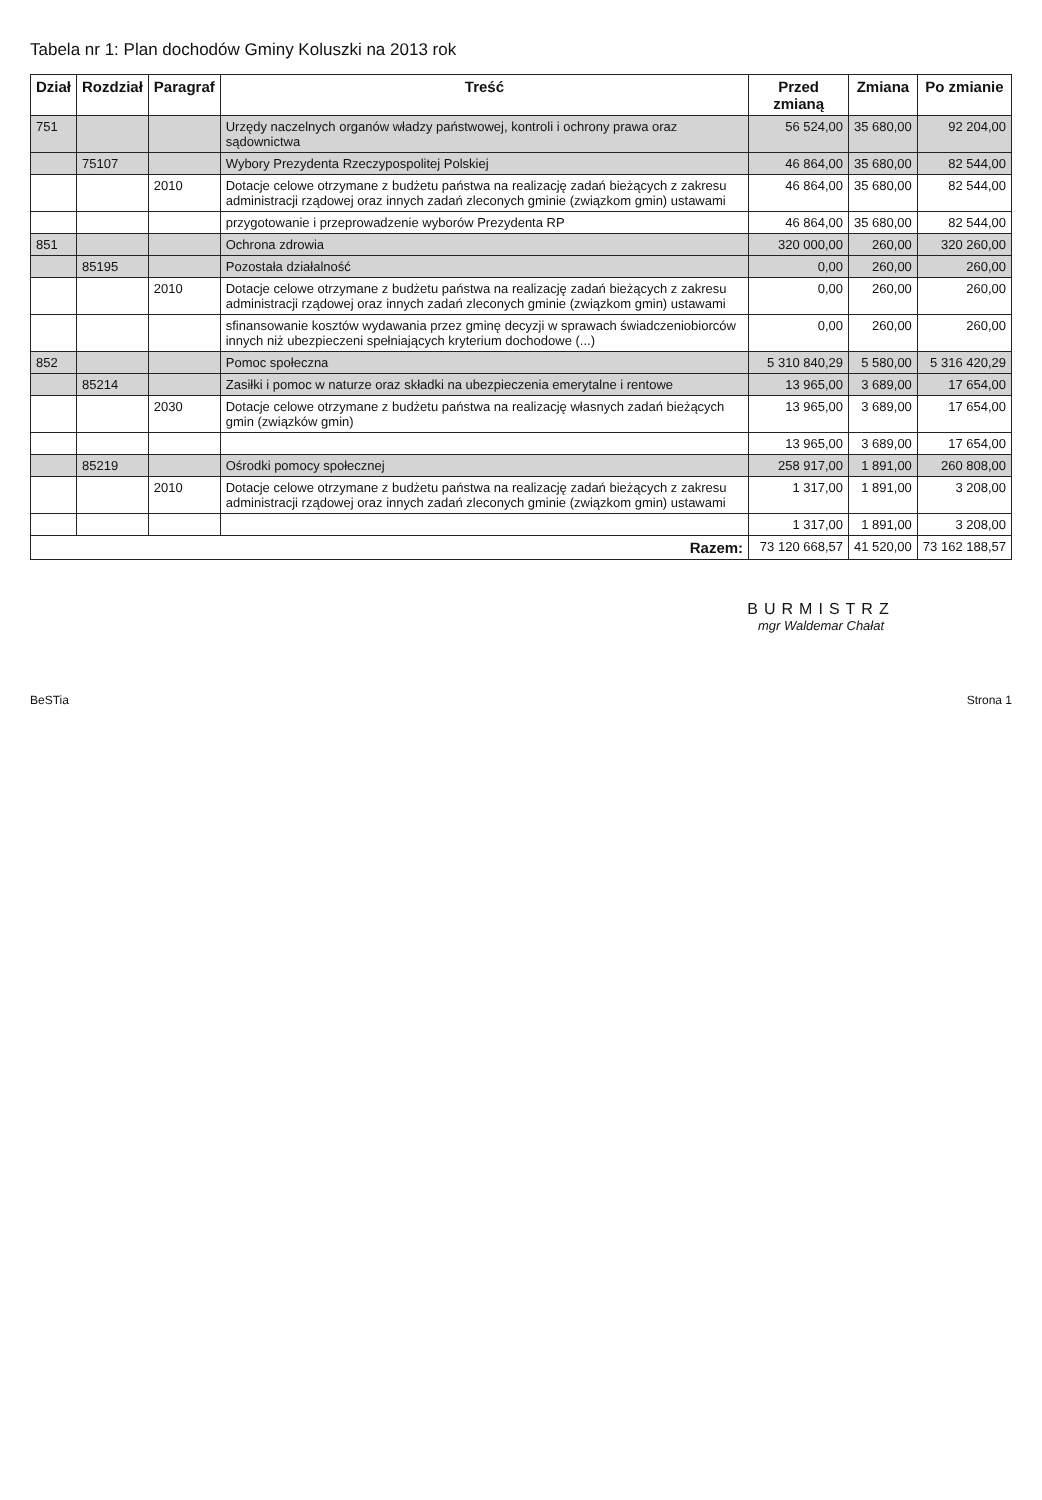Tabela nr 1: Plan dochodów Gminy Koluszki na 2013 rok
| Dział | Rozdział | Paragraf | Treść | Przed zmianą | Zmiana | Po zmianie |
| --- | --- | --- | --- | --- | --- | --- |
| 751 | | | Urzędy naczelnych organów władzy państwowej, kontroli i ochrony prawa oraz sądownictwa | 56 524,00 | 35 680,00 | 92 204,00 |
| | 75107 | | Wybory Prezydenta Rzeczypospolitej Polskiej | 46 864,00 | 35 680,00 | 82 544,00 |
| | | 2010 | Dotacje celowe otrzymane z budżetu państwa na realizację zadań bieżących z zakresu administracji rządowej oraz innych zadań zleconych gminie (związkom gmin) ustawami | 46 864,00 | 35 680,00 | 82 544,00 |
| | | | przygotowanie i przeprowadzenie wyborów Prezydenta RP | 46 864,00 | 35 680,00 | 82 544,00 |
| 851 | | | Ochrona zdrowia | 320 000,00 | 260,00 | 320 260,00 |
| | 85195 | | Pozostała działalność | 0,00 | 260,00 | 260,00 |
| | | 2010 | Dotacje celowe otrzymane z budżetu państwa na realizację zadań bieżących z zakresu administracji rządowej oraz innych zadań zleconych gminie (związkom gmin) ustawami | 0,00 | 260,00 | 260,00 |
| | | | sfinansowanie kosztów wydawania przez gminę decyzji w sprawach świadczeniobiorców innych niż ubezpieczeni spełniających kryterium dochodowe (...) | 0,00 | 260,00 | 260,00 |
| 852 | | | Pomoc społeczna | 5 310 840,29 | 5 580,00 | 5 316 420,29 |
| | 85214 | | Zasiłki i pomoc w naturze oraz składki na ubezpieczenia emerytalne i rentowe | 13 965,00 | 3 689,00 | 17 654,00 |
| | | 2030 | Dotacje celowe otrzymane z budżetu państwa na realizację własnych zadań bieżących gmin (związków gmin) | 13 965,00 | 3 689,00 | 17 654,00 |
| | | | | 13 965,00 | 3 689,00 | 17 654,00 |
| | 85219 | | Ośrodki pomocy społecznej | 258 917,00 | 1 891,00 | 260 808,00 |
| | | 2010 | Dotacje celowe otrzymane z budżetu państwa na realizację zadań bieżących z zakresu administracji rządowej oraz innych zadań zleconych gminie (związkom gmin) ustawami | 1 317,00 | 1 891,00 | 3 208,00 |
| | | | | 1 317,00 | 1 891,00 | 3 208,00 |
| Razem: | | | | 73 120 668,57 | 41 520,00 | 73 162 188,57 |
BURMISTRZ
mgr Waldemar Chałat
BeSTia Strona 1